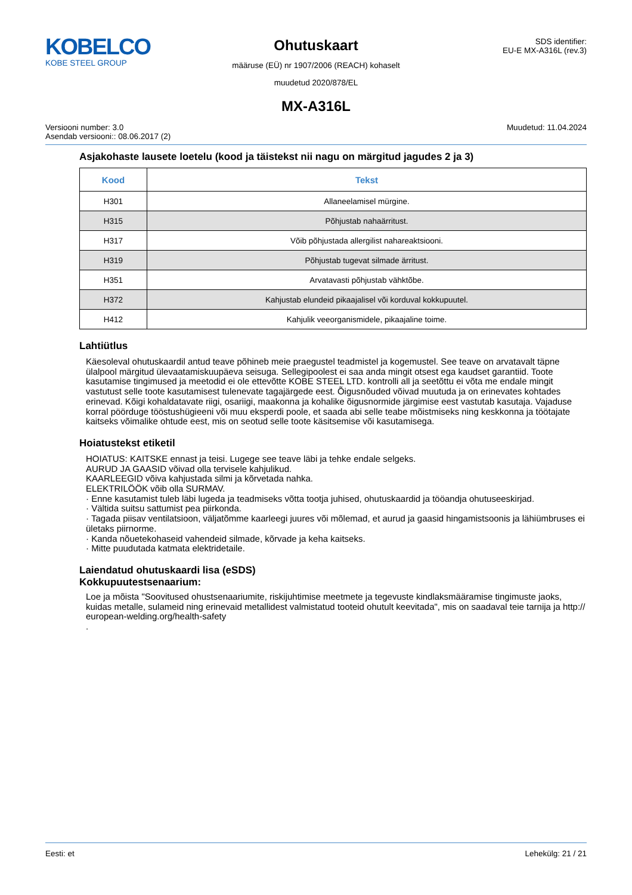KOBELCO
KOBE STEEL GROUP
Ohutuskaart
määruse (EÜ) nr 1907/2006 (REACH) kohaselt
muudetud 2020/878/EL
SDS identifier:
EU-E MX-A316L (rev.3)
MX-A316L
Versiooni number: 3.0
Asendab versiooni:: 08.06.2017 (2)
Muudetud: 11.04.2024
Asjakohaste lausete loetelu (kood ja täistekst nii nagu on märgitud jagudes 2 ja 3)
| Kood | Tekst |
| --- | --- |
| H301 | Allaneelamisel mürgine. |
| H315 | Põhjustab nahaärritust. |
| H317 | Võib põhjustada allergilist nahareaktsiooni. |
| H319 | Põhjustab tugevat silmade ärritust. |
| H351 | Arvatavasti põhjustab vähktõbe. |
| H372 | Kahjustab elundeid pikaajalisel või korduval kokkupuutel. |
| H412 | Kahjulik veeorganismidele, pikaajaline toime. |
Lahtiütlus
Käesoleval ohutuskaardil antud teave põhineb meie praegustel teadmistel ja kogemustel. See teave on arvatavalt täpne ülalpool märgitud ülevaatamiskuupäeva seisuga. Sellegipoolest ei saa anda mingit otsest ega kaudset garantiid. Toote kasutamise tingimused ja meetodid ei ole ettevõtte KOBE STEEL LTD. kontrolli all ja seetõttu ei võta me endale mingit vastutust selle toote kasutamisest tulenevate tagajärgede eest. Õigusnõuded võivad muutuda ja on erinevates kohtades erinevad. Kõigi kohaldatavate riigi, osariigi, maakonna ja kohalike õigusnormide järgimise eest vastutab kasutaja. Vajaduse korral pöörduge tööstushügieeni või muu eksperdi poole, et saada abi selle teabe mõistmiseks ning keskkonna ja töötajate kaitseks võimalike ohtude eest, mis on seotud selle toote käsitsemise või kasutamisega.
Hoiatustekst etiketil
HOIATUS: KAITSKE ennast ja teisi. Lugege see teave läbi ja tehke endale selgeks.
AURUD JA GAASID võivad olla tervisele kahjulikud.
KAARLEEGID võiva kahjustada silmi ja kõrvetada nahka.
ELEKTRILÖÖK võib olla SURMAV.
· Enne kasutamist tuleb läbi lugeda ja teadmiseks võtta tootja juhised, ohutuskaardid ja tööandja ohutuseeskirjad.
· Vältida suitsu sattumist pea piirkonda.
· Tagada piisav ventilatsioon, väljatõmme kaarleegi juures või mõlemad, et aurud ja gaasid hingamistsoonis ja lähiümbruses ei ületaks piirnorme.
· Kanda nõuetekohaseid vahendeid silmade, kõrvade ja keha kaitseks.
· Mitte puudutada katmata elektridetaile.
Laiendatud ohutuskaardi lisa (eSDS)
Kokkupuutestsenaarium:
Loe ja mõista "Soovitused ohustsenaariumite, riskijuhtimise meetmete ja tegevuste kindlaksmääramise tingimuste jaoks, kuidas metalle, sulameid ning erinevaid metallidest valmistatud tooteid ohutult keevitada", mis on saadaval teie tarnija ja http:// european-welding.org/health-safety
.
Eesti: et Lehekülg: 21 / 21